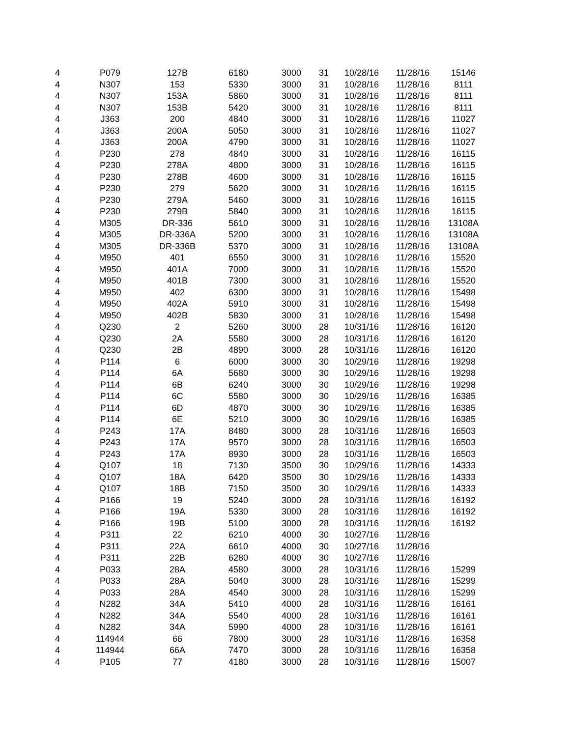| 4 | P079 | 127B | 6180 | 3000 | 31 | 10/28/16 | 11/28/16 | 15146 |
| 4 | N307 | 153 | 5330 | 3000 | 31 | 10/28/16 | 11/28/16 | 8111 |
| 4 | N307 | 153A | 5860 | 3000 | 31 | 10/28/16 | 11/28/16 | 8111 |
| 4 | N307 | 153B | 5420 | 3000 | 31 | 10/28/16 | 11/28/16 | 8111 |
| 4 | J363 | 200 | 4840 | 3000 | 31 | 10/28/16 | 11/28/16 | 11027 |
| 4 | J363 | 200A | 5050 | 3000 | 31 | 10/28/16 | 11/28/16 | 11027 |
| 4 | J363 | 200A | 4790 | 3000 | 31 | 10/28/16 | 11/28/16 | 11027 |
| 4 | P230 | 278 | 4840 | 3000 | 31 | 10/28/16 | 11/28/16 | 16115 |
| 4 | P230 | 278A | 4800 | 3000 | 31 | 10/28/16 | 11/28/16 | 16115 |
| 4 | P230 | 278B | 4600 | 3000 | 31 | 10/28/16 | 11/28/16 | 16115 |
| 4 | P230 | 279 | 5620 | 3000 | 31 | 10/28/16 | 11/28/16 | 16115 |
| 4 | P230 | 279A | 5460 | 3000 | 31 | 10/28/16 | 11/28/16 | 16115 |
| 4 | P230 | 279B | 5840 | 3000 | 31 | 10/28/16 | 11/28/16 | 16115 |
| 4 | M305 | DR-336 | 5610 | 3000 | 31 | 10/28/16 | 11/28/16 | 13108A |
| 4 | M305 | DR-336A | 5200 | 3000 | 31 | 10/28/16 | 11/28/16 | 13108A |
| 4 | M305 | DR-336B | 5370 | 3000 | 31 | 10/28/16 | 11/28/16 | 13108A |
| 4 | M950 | 401 | 6550 | 3000 | 31 | 10/28/16 | 11/28/16 | 15520 |
| 4 | M950 | 401A | 7000 | 3000 | 31 | 10/28/16 | 11/28/16 | 15520 |
| 4 | M950 | 401B | 7300 | 3000 | 31 | 10/28/16 | 11/28/16 | 15520 |
| 4 | M950 | 402 | 6300 | 3000 | 31 | 10/28/16 | 11/28/16 | 15498 |
| 4 | M950 | 402A | 5910 | 3000 | 31 | 10/28/16 | 11/28/16 | 15498 |
| 4 | M950 | 402B | 5830 | 3000 | 31 | 10/28/16 | 11/28/16 | 15498 |
| 4 | Q230 | 2 | 5260 | 3000 | 28 | 10/31/16 | 11/28/16 | 16120 |
| 4 | Q230 | 2A | 5580 | 3000 | 28 | 10/31/16 | 11/28/16 | 16120 |
| 4 | Q230 | 2B | 4890 | 3000 | 28 | 10/31/16 | 11/28/16 | 16120 |
| 4 | P114 | 6 | 6000 | 3000 | 30 | 10/29/16 | 11/28/16 | 19298 |
| 4 | P114 | 6A | 5680 | 3000 | 30 | 10/29/16 | 11/28/16 | 19298 |
| 4 | P114 | 6B | 6240 | 3000 | 30 | 10/29/16 | 11/28/16 | 19298 |
| 4 | P114 | 6C | 5580 | 3000 | 30 | 10/29/16 | 11/28/16 | 16385 |
| 4 | P114 | 6D | 4870 | 3000 | 30 | 10/29/16 | 11/28/16 | 16385 |
| 4 | P114 | 6E | 5210 | 3000 | 30 | 10/29/16 | 11/28/16 | 16385 |
| 4 | P243 | 17A | 8480 | 3000 | 28 | 10/31/16 | 11/28/16 | 16503 |
| 4 | P243 | 17A | 9570 | 3000 | 28 | 10/31/16 | 11/28/16 | 16503 |
| 4 | P243 | 17A | 8930 | 3000 | 28 | 10/31/16 | 11/28/16 | 16503 |
| 4 | Q107 | 18 | 7130 | 3500 | 30 | 10/29/16 | 11/28/16 | 14333 |
| 4 | Q107 | 18A | 6420 | 3500 | 30 | 10/29/16 | 11/28/16 | 14333 |
| 4 | Q107 | 18B | 7150 | 3500 | 30 | 10/29/16 | 11/28/16 | 14333 |
| 4 | P166 | 19 | 5240 | 3000 | 28 | 10/31/16 | 11/28/16 | 16192 |
| 4 | P166 | 19A | 5330 | 3000 | 28 | 10/31/16 | 11/28/16 | 16192 |
| 4 | P166 | 19B | 5100 | 3000 | 28 | 10/31/16 | 11/28/16 | 16192 |
| 4 | P311 | 22 | 6210 | 4000 | 30 | 10/27/16 | 11/28/16 | |
| 4 | P311 | 22A | 6610 | 4000 | 30 | 10/27/16 | 11/28/16 | |
| 4 | P311 | 22B | 6280 | 4000 | 30 | 10/27/16 | 11/28/16 | |
| 4 | P033 | 28A | 4580 | 3000 | 28 | 10/31/16 | 11/28/16 | 15299 |
| 4 | P033 | 28A | 5040 | 3000 | 28 | 10/31/16 | 11/28/16 | 15299 |
| 4 | P033 | 28A | 4540 | 3000 | 28 | 10/31/16 | 11/28/16 | 15299 |
| 4 | N282 | 34A | 5410 | 4000 | 28 | 10/31/16 | 11/28/16 | 16161 |
| 4 | N282 | 34A | 5540 | 4000 | 28 | 10/31/16 | 11/28/16 | 16161 |
| 4 | N282 | 34A | 5990 | 4000 | 28 | 10/31/16 | 11/28/16 | 16161 |
| 4 | 114944 | 66 | 7800 | 3000 | 28 | 10/31/16 | 11/28/16 | 16358 |
| 4 | 114944 | 66A | 7470 | 3000 | 28 | 10/31/16 | 11/28/16 | 16358 |
| 4 | P105 | 77 | 4180 | 3000 | 28 | 10/31/16 | 11/28/16 | 15007 |